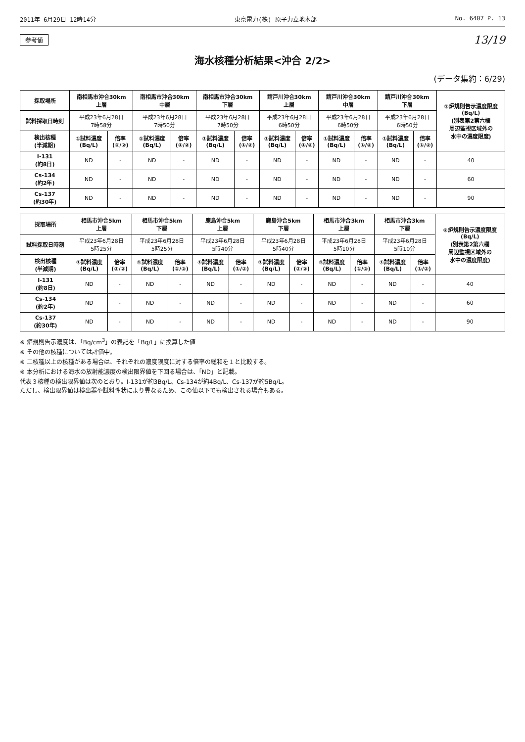2011年 6月29日 12時14分 東京電力(株) 原子力立地本部 No. 6407 P. 13
参考値 13/19
海水核種分析結果<沖合 2/2>
(データ集約：6/29)
| 採取場所 | 南相馬市沖合30km 上層 | | 南相馬市沖合30km 中層 | | 南相馬市沖合30km 下層 | | 請戸川沖合30km 上層 | | 請戸川沖合30km 中層 | | 請戸川沖合30km 下層 | | ②炉規則告示濃度限度 (Bq/L) (別表第2第六欄 周辺監視区域外の 水中の濃度限度) |
| --- | --- | --- | --- | --- | --- | --- | --- | --- | --- | --- | --- | --- | --- |
| 試料採取日時刻 | 平成23年6月28日 7時58分 | | 平成23年6月28日 7時50分 | | 平成23年6月28日 7時50分 | | 平成23年6月28日 6時50分 | | 平成23年6月28日 6時50分 | | 平成23年6月28日 6時50分 | | |
| 検出核種 (半減期) | ①試料濃度 (Bq/L) | 倍率 (①/②) | ①試料濃度 (Bq/L) | 倍率 (①/②) | ①試料濃度 (Bq/L) | 倍率 (①/②) | ①試料濃度 (Bq/L) | 倍率 (①/②) | ①試料濃度 (Bq/L) | 倍率 (①/②) | ①試料濃度 (Bq/L) | 倍率 (①/②) | |
| I-131 (約8日) | ND | - | ND | - | ND | - | ND | - | ND | - | ND | - | 40 |
| Cs-134 (約2年) | ND | - | ND | - | ND | - | ND | - | ND | - | ND | - | 60 |
| Cs-137 (約30年) | ND | - | ND | - | ND | - | ND | - | ND | - | ND | - | 90 |
| 採取場所 | 相馬市沖合5km 上層 | | 相馬市沖合5km 下層 | | 鹿島沖合5km 上層 | | 鹿島沖合5km 下層 | | 相馬市沖合3km 上層 | | 相馬市沖合3km 下層 | | ②炉規則告示濃度限度 (Bq/L) (別表第2第六欄 周辺監視区域外の 水中の濃度限度) |
| --- | --- | --- | --- | --- | --- | --- | --- | --- | --- | --- | --- | --- | --- |
| 試料採取日時刻 | 平成23年6月28日 5時25分 | | 平成23年6月28日 5時25分 | | 平成23年6月28日 5時40分 | | 平成23年6月28日 5時40分 | | 平成23年6月28日 5時10分 | | 平成23年6月28日 5時10分 | | |
| 検出核種 (半減期) | ①試料濃度 (Bq/L) | 倍率 (①/②) | ①試料濃度 (Bq/L) | 倍率 (①/②) | ①試料濃度 (Bq/L) | 倍率 (①/②) | ①試料濃度 (Bq/L) | 倍率 (①/②) | ①試料濃度 (Bq/L) | 倍率 (①/②) | ①試料濃度 (Bq/L) | 倍率 (①/②) | |
| I-131 (約8日) | ND | - | ND | - | ND | - | ND | - | ND | - | ND | - | 40 |
| Cs-134 (約2年) | ND | - | ND | - | ND | - | ND | - | ND | - | ND | - | 60 |
| Cs-137 (約30年) | ND | - | ND | - | ND | - | ND | - | ND | - | ND | - | 90 |
※ 炉規則告示濃度は、「Bq/cm<sup>3</sup>」の表記を「Bq/L」に換算した値
※ その他の核種については評価中。
※ 二核種以上の核種がある場合は、それぞれの濃度限度に対する倍率の総和を１と比較する。
※ 本分析における海水の放射能濃度の検出限界値を下回る場合は、「ND」と記載。
代表３核種の検出限界値は次のとおり。I-131が約3Bq/L、Cs-134が約4Bq/L、Cs-137が約5Bq/L。
ただし、検出限界値は検出器や試料性状により異なるため、この値以下でも検出される場合もある。